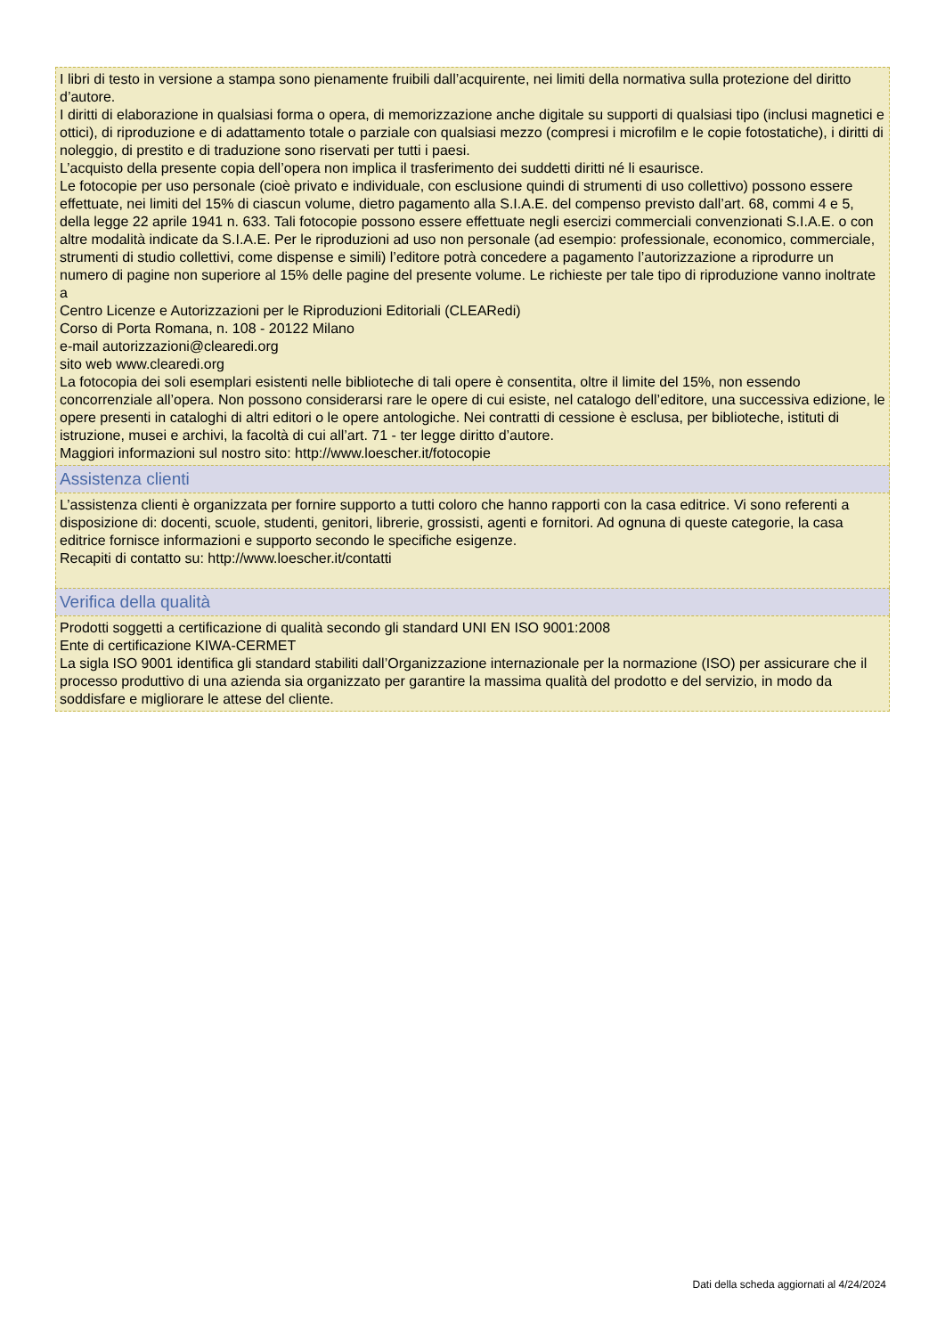I libri di testo in versione a stampa sono pienamente fruibili dall’acquirente, nei limiti della normativa sulla protezione del diritto d’autore.
I diritti di elaborazione in qualsiasi forma o opera, di memorizzazione anche digitale su supporti di qualsiasi tipo (inclusi magnetici e ottici), di riproduzione e di adattamento totale o parziale con qualsiasi mezzo (compresi i microfilm e le copie fotostatiche), i diritti di noleggio, di prestito e di traduzione sono riservati per tutti i paesi.
L’acquisto della presente copia dell’opera non implica il trasferimento dei suddetti diritti né li esaurisce.
Le fotocopie per uso personale (cioè privato e individuale, con esclusione quindi di strumenti di uso collettivo) possono essere effettuate, nei limiti del 15% di ciascun volume, dietro pagamento alla S.I.A.E. del compenso previsto dall’art. 68, commi 4 e 5, della legge 22 aprile 1941 n. 633. Tali fotocopie possono essere effettuate negli esercizi commerciali convenzionati S.I.A.E. o con altre modalità indicate da S.I.A.E. Per le riproduzioni ad uso non personale (ad esempio: professionale, economico, commerciale, strumenti di studio collettivi, come dispense e simili) l’editore potrà concedere a pagamento l’autorizzazione a riprodurre un numero di pagine non superiore al 15% delle pagine del presente volume. Le richieste per tale tipo di riproduzione vanno inoltrate a
Centro Licenze e Autorizzazioni per le Riproduzioni Editoriali (CLEARedi)
Corso di Porta Romana, n. 108 - 20122 Milano
e-mail autorizzazioni@clearedi.org
sito web www.clearedi.org
La fotocopia dei soli esemplari esistenti nelle biblioteche di tali opere è consentita, oltre il limite del 15%, non essendo concorrenziale all’opera. Non possono considerarsi rare le opere di cui esiste, nel catalogo dell’editore, una successiva edizione, le opere presenti in cataloghi di altri editori o le opere antologiche. Nei contratti di cessione è esclusa, per biblioteche, istituti di istruzione, musei e archivi, la facoltà di cui all’art. 71 - ter legge diritto d’autore.
Maggiori informazioni sul nostro sito: http://www.loescher.it/fotocopie
Assistenza clienti
L’assistenza clienti è organizzata per fornire supporto a tutti coloro che hanno rapporti con la casa editrice. Vi sono referenti a disposizione di: docenti, scuole, studenti, genitori, librerie, grossisti, agenti e fornitori. Ad ognuna di queste categorie, la casa editrice fornisce informazioni e supporto secondo le specifiche esigenze.
Recapiti di contatto su: http://www.loescher.it/contatti
Verifica della qualità
Prodotti soggetti a certificazione di qualità secondo gli standard UNI EN ISO 9001:2008
Ente di certificazione KIWA-CERMET
La sigla ISO 9001 identifica gli standard stabiliti dall’Organizzazione internazionale per la normazione (ISO) per assicurare che il processo produttivo di una azienda sia organizzato per garantire la massima qualità del prodotto e del servizio, in modo da soddisfare e migliorare le attese del cliente.
Dati della scheda aggiornati al 4/24/2024